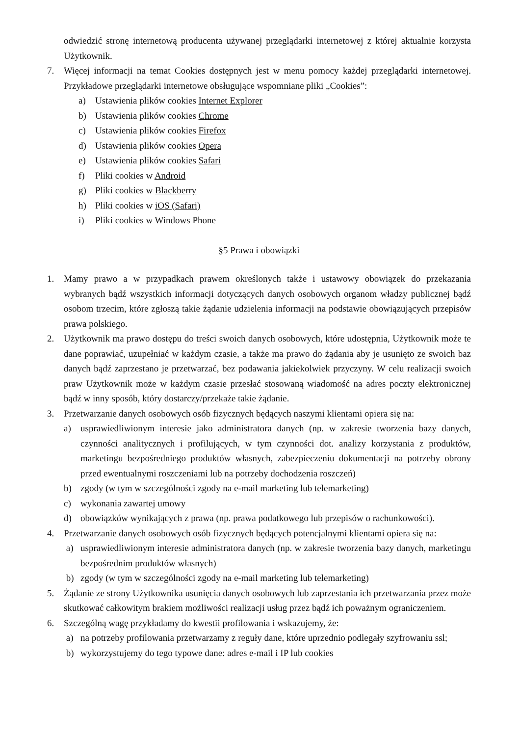odwiedzić stronę internetową producenta używanej przeglądarki internetowej z której aktualnie korzysta Użytkownik.
7. Więcej informacji na temat Cookies dostępnych jest w menu pomocy każdej przeglądarki internetowej. Przykładowe przeglądarki internetowe obsługujące wspomniane pliki „Cookies”:
a) Ustawienia plików cookies Internet Explorer
b) Ustawienia plików cookies Chrome
c) Ustawienia plików cookies Firefox
d) Ustawienia plików cookies Opera
e) Ustawienia plików cookies Safari
f) Pliki cookies w Android
g) Pliki cookies w Blackberry
h) Pliki cookies w iOS (Safari)
i) Pliki cookies w Windows Phone
§5 Prawa i obowiązki
1. Mamy prawo a w przypadkach prawem określonych także i ustawowy obowiązek do przekazania wybranych bądź wszystkich informacji dotyczących danych osobowych organom władzy publicznej bądź osobom trzecim, które zgłoszą takie żądanie udzielenia informacji na podstawie obowiązujących przepisów prawa polskiego.
2. Użytkownik ma prawo dostępu do treści swoich danych osobowych, które udostępnia, Użytkownik może te dane poprawiać, uzupełniać w każdym czasie, a także ma prawo do żądania aby je usunięto ze swoich baz danych bądź zaprzestano je przetwarzać, bez podawania jakiekolwiek przyczyny. W celu realizacji swoich praw Użytkownik może w każdym czasie przesłać stosowaną wiadomość na adres poczty elektronicznej bądź w inny sposób, który dostarczy/przekaże takie żądanie.
3. Przetwarzanie danych osobowych osób fizycznych będących naszymi klientami opiera się na:
a) usprawiedliwionym interesie jako administratora danych (np. w zakresie tworzenia bazy danych, czynności analitycznych i profilujących, w tym czynności dot. analizy korzystania z produktów, marketingu bezpośredniego produktów własnych, zabezpieczeniu dokumentacji na potrzeby obrony przed ewentualnymi roszczeniami lub na potrzeby dochodzenia roszczeń)
b) zgody (w tym w szczególności zgody na e-mail marketing lub telemarketing)
c) wykonania zawartej umowy
d) obowiązków wynikających z prawa (np. prawa podatkowego lub przepisów o rachunkowości).
4. Przetwarzanie danych osobowych osób fizycznych będących potencjalnymi klientami opiera się na:
a) usprawiedliwionym interesie administratora danych (np. w zakresie tworzenia bazy danych, marketingu bezpośrednim produktów własnych)
b) zgody (w tym w szczególności zgody na e-mail marketing lub telemarketing)
5. Żądanie ze strony Użytkownika usunięcia danych osobowych lub zaprzestania ich przetwarzania przez może skutkować całkowitym brakiem możliwości realizacji usług przez bądź ich poważnym ograniczeniem.
6. Szczególną wagę przykładamy do kwestii profilowania i wskazujemy, że:
a) na potrzeby profilowania przetwarzamy z reguły dane, które uprzednio podlegały szyfrowaniu ssl;
b) wykorzystujemy do tego typowe dane: adres e-mail i IP lub cookies